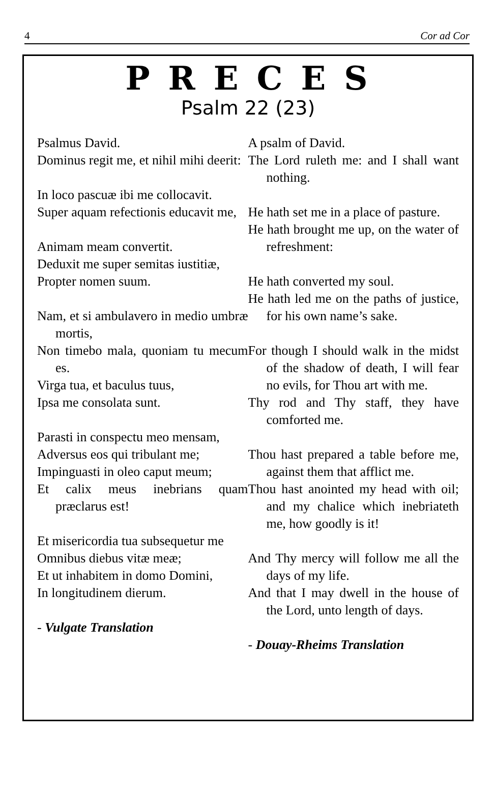4 Cor ad Cor
PRECES
Psalm 22 (23)
Psalmus David.
Dominus regit me, et nihil mihi deerit:
In loco pascuæ ibi me collocavit.
Super aquam refectionis educavit me,
Animam meam convertit.
Deduxit me super semitas iustitiæ,
Propter nomen suum.
Nam, et si ambulavero in medio umbræ mortis,
Non timebo mala, quoniam tu mecum es.
Virga tua, et baculus tuus,
Ipsa me consolata sunt.
Parasti in conspectu meo mensam,
Adversus eos qui tribulant me;
Impinguasti in oleo caput meum;
Et calix meus inebrians quam præclarus est!
Et misericordia tua subsequetur me
Omnibus diebus vitæ meæ;
Et ut inhabitem in domo Domini,
In longitudinem dierum.
- Vulgate Translation
A psalm of David.
The Lord ruleth me: and I shall want nothing.
He hath set me in a place of pasture.
He hath brought me up, on the water of refreshment:
He hath converted my soul.
He hath led me on the paths of justice, for his own name’s sake.
For though I should walk in the midst of the shadow of death, I will fear no evils, for Thou art with me.
Thy rod and Thy staff, they have comforted me.
Thou hast prepared a table before me, against them that afflict me.
Thou hast anointed my head with oil; and my chalice which inebriateth me, how goodly is it!
And Thy mercy will follow me all the days of my life.
And that I may dwell in the house of the Lord, unto length of days.
- Douay-Rheims Translation